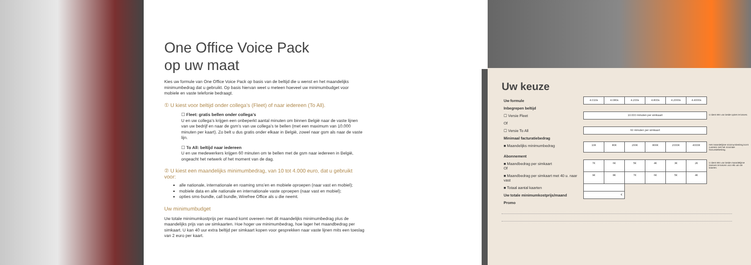One Office Voice Pack
op uw maat
Kies uw formule van One Office Voice Pack op basis van de beltijd die u wenst en het maandelijks minimumbedrag dat u gebruikt. Op basis hiervan weet u meteen hoeveel uw minimumbudget voor mobiele en vaste telefonie bedraagt.
① U kiest voor beltijd onder collega’s (Fleet) of naar iedereen (To All).
☐ Fleet: gratis bellen onder collega’s
U en uw collega’s krijgen een onbeperkt aantal minuten om binnen België naar de vaste lijnen van uw bedrijf en naar de gsm’s van uw collega’s te bellen (met een maximum van 10.000 minuten per kaart). Zo belt u dus gratis onder elkaar in België, zowel naar gsm als naar de vaste lijn.
☐ To All: beltijd naar iedereen
U en uw medewerkers krijgen 60 minuten om te bellen met de gsm naar iedereen in België, ongeacht het netwerk of het moment van de dag.
② U kiest een maandelijks minimumbedrag, van 10 tot 4.000 euro, dat u gebruikt voor:
alle nationale, internationale en roaming sms’en en mobiele oproepen (naar vast en mobiel);
mobiele data en alle nationale en internationale vaste oproepen (naar vast en mobiel);
opties sms-bundle, call bundle, Wirefree Office als u die neemt.
Uw minimumbudget
Uw totale minimumkostprijs per maand komt overeen met dit maandelijks minimumbedrag plus de maandelijks prijs van uw simkaarten. Hoe hoger uw minimumbedrag, hoe lager het maandbedrag per simkaart. U kan 40 uur extra beltijd per simkaart kopen voor gesprekken naar vaste lijnen mits een toeslag van 2 euro per kaart.
Uw keuze
| Uw formule | 4.010s | 4.080s | 4.200s | 4.800s | 4.2000s | 4.4000s | |
| Inbegrepen beltijd | | | | | | | |
| ☐ Versie Fleet | 10.000 minuten per simkaart | | | | | | U dient één van beide opties te kiezen. |
| Of | | | | | | | |
| ☐ Versie To All | 60 minuten per simkaart | | | | | | |
| Minimaal facturatiebedrag | | | | | | | |
| ■ Maandelijks minimumbedrag | 10€ | 80€ | 200€ | 800€ | 2000€ | 4000€ | Het maandelijkse minimumbedrag komt overeen met het minimale facturatiebedrag. |
| Abonnement | | | | | | | |
| ■ Maandbedrag per simkaart Of | 7€ | 6€ | 5€ | 4€ | 3€ | 2€ | U dient één van beide maandelijkse tarieven te kiezen voor elk van de kaarten. |
| ■ Maandbedrag per simkaart met 40 u. naar vast | 9€ | 8€ | 7€ | 6€ | 5€ | 4€ | |
| ■ Totaal aantal kaarten | | | | | | | |
| Uw totale minimumkostprijs/maand | € | | | | | | |
| Promo | | | | | | | |